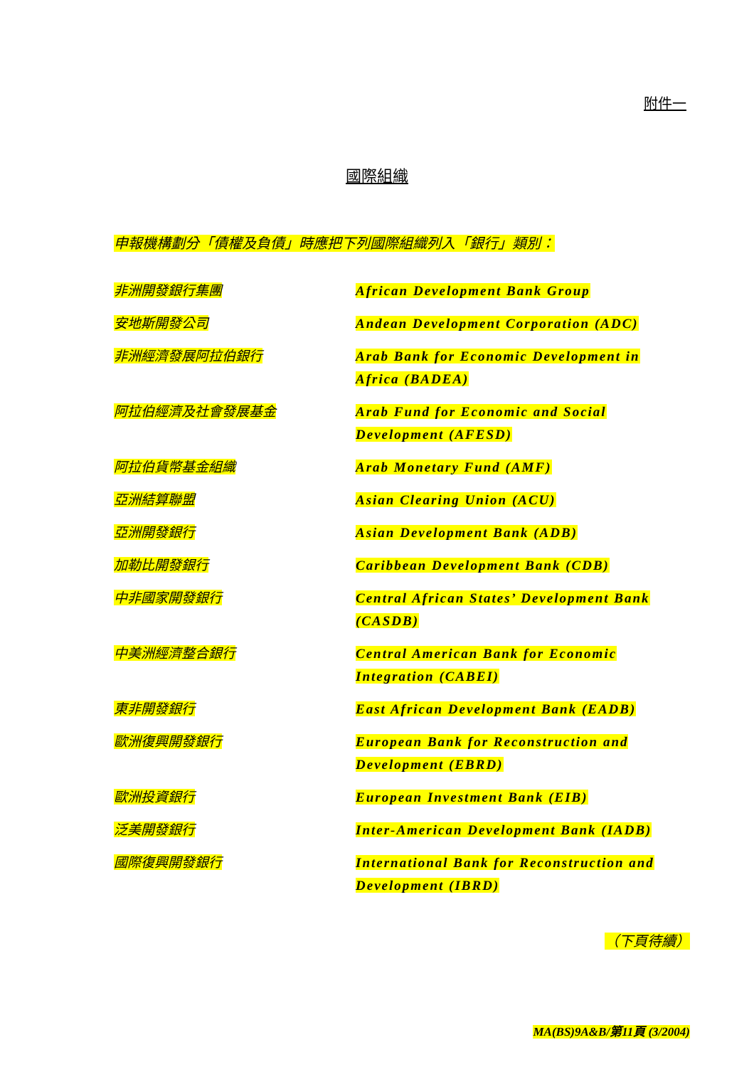附件一
國際組織
申報機構劃分「債權及負債」時應把下列國際組織列入「銀行」類別：
| 非洲開發銀行集團 | African Development Bank Group |
| 安地斯開發公司 | Andean Development Corporation (ADC) |
| 非洲經濟發展阿拉伯銀行 | Arab Bank for Economic Development in Africa (BADEA) |
| 阿拉伯經濟及社會發展基金 | Arab Fund for Economic and Social Development (AFESD) |
| 阿拉伯貨幣基金組織 | Arab Monetary Fund (AMF) |
| 亞洲結算聯盟 | Asian Clearing Union (ACU) |
| 亞洲開發銀行 | Asian Development Bank (ADB) |
| 加勒比開發銀行 | Caribbean Development Bank (CDB) |
| 中非國家開發銀行 | Central African States’ Development Bank (CASDB) |
| 中美洲經濟整合銀行 | Central American Bank for Economic Integration (CABEI) |
| 東非開發銀行 | East African Development Bank (EADB) |
| 歐洲復興開發銀行 | European Bank for Reconstruction and Development (EBRD) |
| 歐洲投資銀行 | European Investment Bank (EIB) |
| 泛美開發銀行 | Inter-American Development Bank (IADB) |
| 國際復興開發銀行 | International Bank for Reconstruction and Development (IBRD) |
（下頁待續）
MA(BS)9A&B/第11頁 (3/2004)